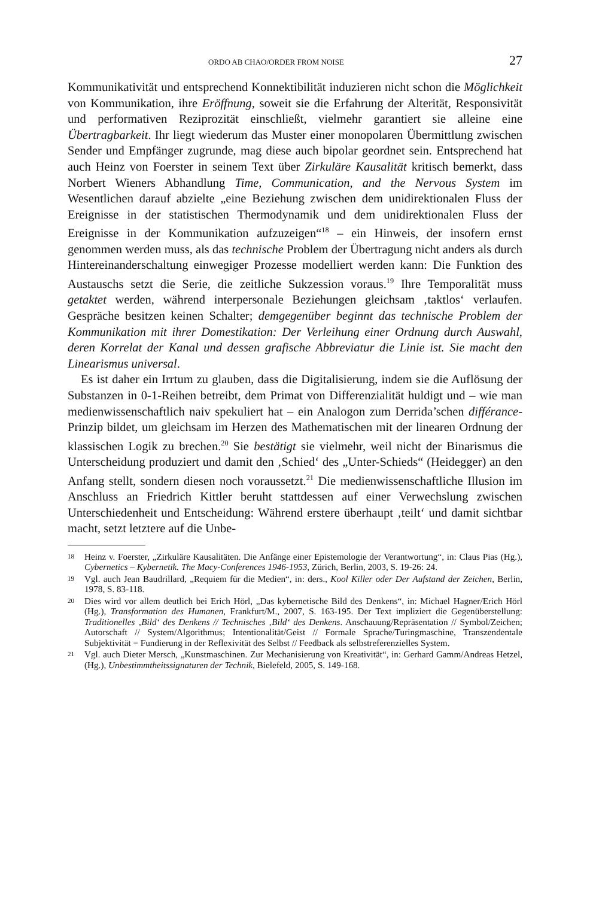ORDO AB CHAO/ORDER FROM NOISE 27
Kommunikativität und entsprechend Konnektibilität induzieren nicht schon die Möglichkeit von Kommunikation, ihre Eröffnung, soweit sie die Erfahrung der Alterität, Responsivität und performativen Reziprozität einschließt, vielmehr garantiert sie alleine eine Übertragbarkeit. Ihr liegt wiederum das Muster einer monopolaren Übermittlung zwischen Sender und Empfänger zugrunde, mag diese auch bipolar geordnet sein. Entsprechend hat auch Heinz von Foerster in seinem Text über Zirkuläre Kausalität kritisch bemerkt, dass Norbert Wieners Abhandlung Time, Communication, and the Nervous System im Wesentlichen darauf abzielte „eine Beziehung zwischen dem unidirektionalen Fluss der Ereignisse in der statistischen Thermodynamik und dem unidirektionalen Fluss der Ereignisse in der Kommunikation aufzuzeigen“<sup>18</sup> – ein Hinweis, der insofern ernst genommen werden muss, als das technische Problem der Übertragung nicht anders als durch Hintereinanderschaltung einwegiger Prozesse modelliert werden kann: Die Funktion des Austauschs setzt die Serie, die zeitliche Sukzession voraus.<sup>19</sup> Ihre Temporalität muss getaktet werden, während interpersonale Beziehungen gleichsam ‚taktlos‘ verlaufen. Gespräche besitzen keinen Schalter; demgegenüber beginnt das technische Problem der Kommunikation mit ihrer Domestikation: Der Verleihung einer Ordnung durch Auswahl, deren Korrelat der Kanal und dessen grafische Abbreviatur die Linie ist. Sie macht den Linearismus universal.
Es ist daher ein Irrtum zu glauben, dass die Digitalisierung, indem sie die Auflösung der Substanzen in 0-1-Reihen betreibt, dem Primat von Differenzialität huldigt und – wie man medienwissenschaftlich naiv spekuliert hat – ein Analogon zum Derrida’schen différance-Prinzip bildet, um gleichsam im Herzen des Mathematischen mit der linearen Ordnung der klassischen Logik zu brechen.<sup>20</sup> Sie bestätigt sie vielmehr, weil nicht der Binarismus die Unterscheidung produziert und damit den ‚Schied‘ des „Unter-Schieds“ (Heidegger) an den Anfang stellt, sondern diesen noch voraussetzt.<sup>21</sup> Die medienwissenschaftliche Illusion im Anschluss an Friedrich Kittler beruht stattdessen auf einer Verwechslung zwischen Unterschiedenheit und Entscheidung: Während erstere überhaupt ‚teilt‘ und damit sichtbar macht, setzt letztere auf die Unbe-
18 Heinz v. Foerster, „Zirkuläre Kausalitäten. Die Anfänge einer Epistemologie der Verantwortung“, in: Claus Pias (Hg.), Cybernetics – Kybernetik. The Macy-Conferences 1946-1953, Zürich, Berlin, 2003, S. 19-26: 24.
19 Vgl. auch Jean Baudrillard, „Requiem für die Medien“, in: ders., Kool Killer oder Der Aufstand der Zeichen, Berlin, 1978, S. 83-118.
20 Dies wird vor allem deutlich bei Erich Hörl, „Das kybernetische Bild des Denkens“, in: Michael Hagner/Erich Hörl (Hg.), Transformation des Humanen, Frankfurt/M., 2007, S. 163-195. Der Text impliziert die Gegenüberstellung: Traditionelles ‚Bild‘ des Denkens // Technisches ‚Bild‘ des Denkens. Anschauung/Repräsentation // Symbol/Zeichen; Autorschaft // System/Algorithmus; Intentionalität/Geist // Formale Sprache/Turingmaschine, Transzendentale Subjektivität = Fundierung in der Reflexivität des Selbst // Feedback als selbstreferenzielles System.
21 Vgl. auch Dieter Mersch, „Kunstmaschinen. Zur Mechanisierung von Kreativität“, in: Gerhard Gamm/Andreas Hetzel, (Hg.), Unbestimmtheitssignaturen der Technik, Bielefeld, 2005, S. 149-168.